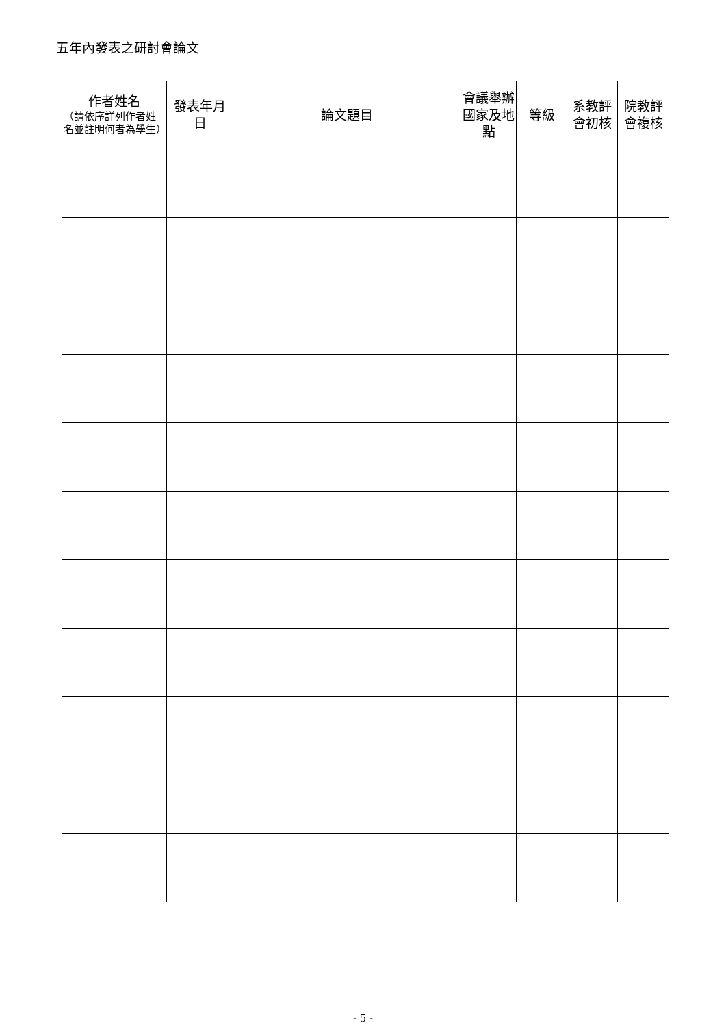五年內發表之研討會論文
| 作者姓名 （請依序詳列作者姓名並註明何者為學生） | 發表年月日 | 論文題目 | 會議舉辦國家及地點 | 等級 | 系教評會初核 | 院教評會複核 |
| --- | --- | --- | --- | --- | --- | --- |
- 5 -